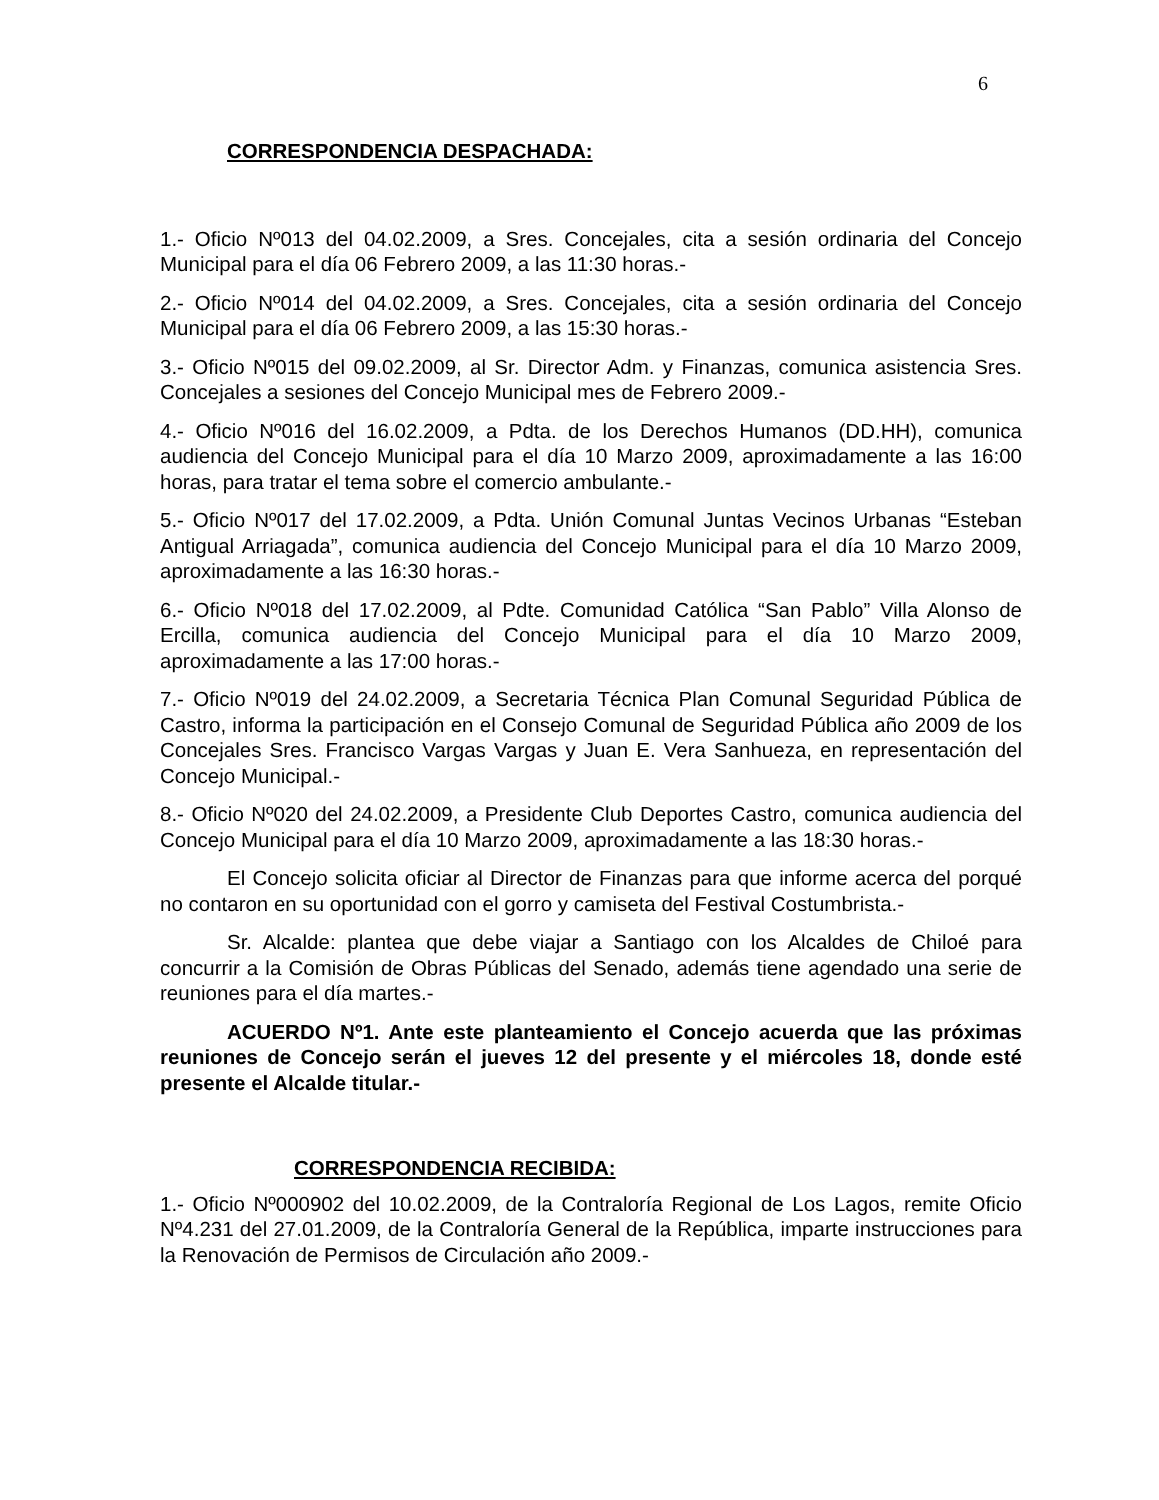6
CORRESPONDENCIA DESPACHADA:
1.- Oficio Nº013 del 04.02.2009, a Sres. Concejales, cita a sesión ordinaria del Concejo Municipal para el día 06 Febrero 2009, a las 11:30 horas.-
2.- Oficio Nº014 del 04.02.2009, a Sres. Concejales, cita a sesión ordinaria del Concejo Municipal para el día 06 Febrero 2009, a las 15:30 horas.-
3.- Oficio Nº015 del 09.02.2009, al Sr. Director Adm. y Finanzas, comunica asistencia Sres. Concejales a sesiones del Concejo Municipal mes de Febrero 2009.-
4.- Oficio Nº016 del 16.02.2009, a Pdta. de los Derechos Humanos (DD.HH), comunica audiencia del Concejo Municipal para el día 10 Marzo 2009, aproximadamente a las 16:00 horas, para tratar el tema sobre el comercio ambulante.-
5.- Oficio Nº017 del 17.02.2009, a Pdta. Unión Comunal Juntas Vecinos Urbanas “Esteban Antigual Arriagada”, comunica audiencia del Concejo Municipal para el día 10 Marzo 2009, aproximadamente a las 16:30 horas.-
6.- Oficio Nº018 del 17.02.2009, al Pdte. Comunidad Católica “San Pablo” Villa Alonso de Ercilla, comunica audiencia del Concejo Municipal para el día 10 Marzo 2009, aproximadamente a las 17:00 horas.-
7.- Oficio Nº019 del 24.02.2009, a Secretaria Técnica Plan Comunal Seguridad Pública de Castro, informa la participación en el Consejo Comunal de Seguridad Pública año 2009 de los Concejales Sres. Francisco Vargas Vargas y Juan E. Vera Sanhueza, en representación del Concejo Municipal.-
8.- Oficio Nº020 del 24.02.2009, a Presidente Club Deportes Castro, comunica audiencia del Concejo Municipal para el día 10 Marzo 2009, aproximadamente a las 18:30 horas.-
El Concejo solicita oficiar al Director de Finanzas para que informe acerca del porqué no contaron en su oportunidad con el gorro y camiseta del Festival Costumbrista.-
Sr. Alcalde: plantea que debe viajar a Santiago con los Alcaldes de Chiloé para concurrir a la Comisión de Obras Públicas del Senado, además tiene agendado una serie de reuniones para el día martes.-
ACUERDO Nº1. Ante este planteamiento el Concejo acuerda que las próximas reuniones de Concejo serán el jueves 12 del presente y el miércoles 18, donde esté presente el Alcalde titular.-
CORRESPONDENCIA RECIBIDA:
1.- Oficio Nº000902 del 10.02.2009, de la Contraloría Regional de Los Lagos, remite Oficio Nº4.231 del 27.01.2009, de la Contraloría General de la República, imparte instrucciones para la Renovación de Permisos de Circulación año 2009.-